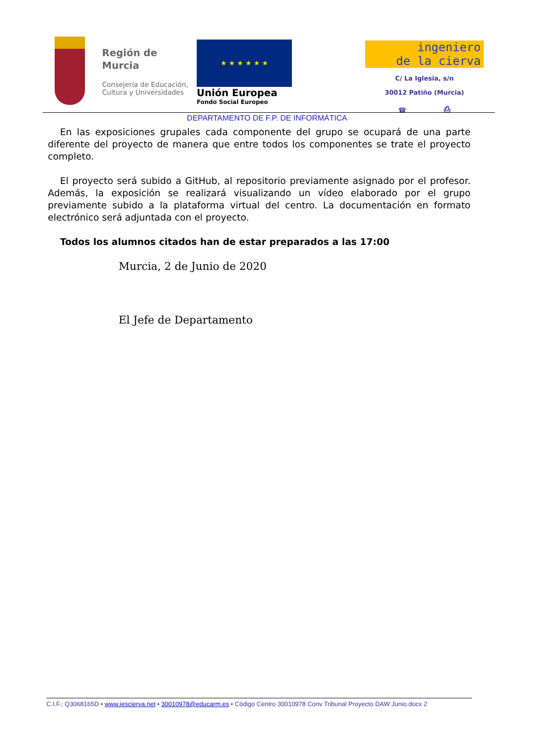Región de Murcia
Consejería de Educación, Cultura y Universidades
★ ★ ★ ★ ★ ★
Unión Europea
Fondo Social Europeo
ingeniero
de la cierva
C/ La Iglesia, s/n
30012 Patiño (Murcia)
☎ ⎙
DEPARTAMENTO DE F.P. DE INFORMÁTICA
En las exposiciones grupales cada componente del grupo se ocupará de una parte diferente del proyecto de manera que entre todos los componentes se trate el proyecto completo.
El proyecto será subido a GitHub, al repositorio previamente asignado por el profesor. Además, la exposición se realizará visualizando un vídeo elaborado por el grupo previamente subido a la plataforma virtual del centro. La documentación en formato electrónico será adjuntada con el proyecto.
Todos los alumnos citados han de estar preparados a las 17:00
Murcia, 2 de Junio de 2020
El Jefe de Departamento
C.I.F.: Q3068165D • www.iescierva.net • 30010978@educarm.es • Código Centro 30010978 Conv Tribunal Proyecto DAW Junio.docx 2